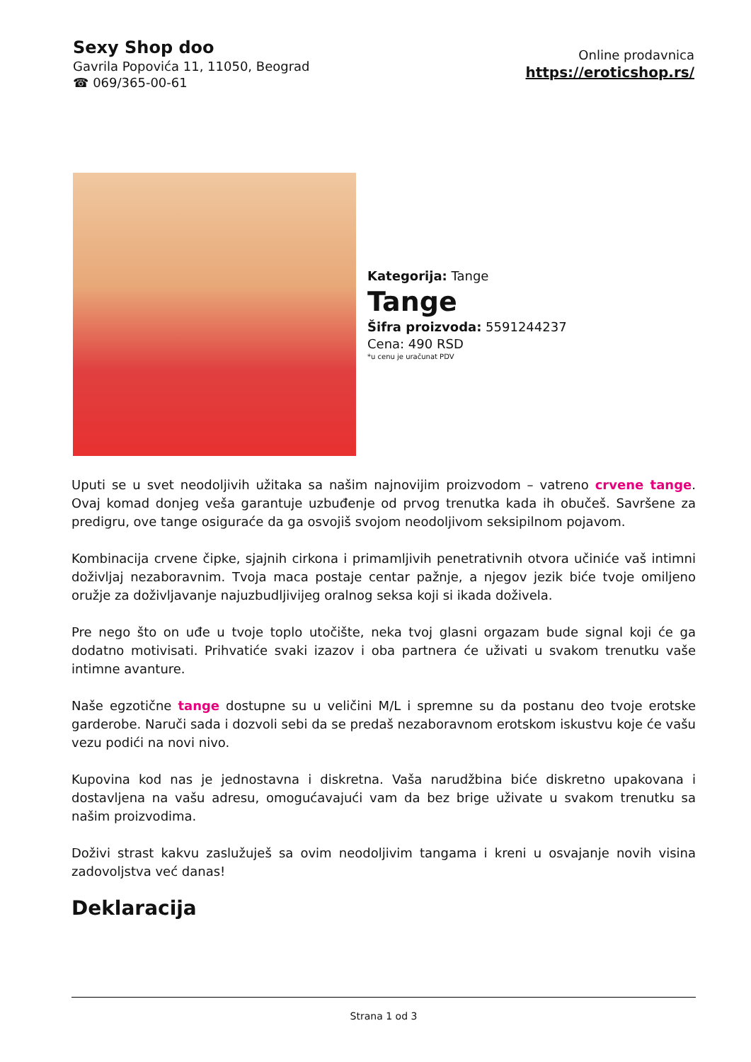Sexy Shop doo
Gavrila Popovića 11, 11050, Beograd
☎ 069/365-00-61
Online prodavnica
https://eroticshop.rs/
Kategorija: Tange
Tange
Šifra proizvoda: 5591244237
Cena: 490 RSD
*u cenu je uračunat PDV
Uputi se u svet neodoljivih užitaka sa našim najnovijim proizvodom – vatreno crvene tange. Ovaj komad donjeg veša garantuje uzbuđenje od prvog trenutka kada ih obučeš. Savršene za predigru, ove tange osiguraće da ga osvojiš svojom neodoljivom seksipilnom pojavom.
Kombinacija crvene čipke, sjajnih cirkona i primamljivih penetrativnih otvora učiniće vaš intimni doživljaj nezaboravnim. Tvoja maca postaje centar pažnje, a njegov jezik biće tvoje omiljeno oružje za doživljavanje najuzbudljivijeg oralnog seksa koji si ikada doživela.
Pre nego što on uđe u tvoje toplo utočište, neka tvoj glasni orgazam bude signal koji će ga dodatno motivisati. Prihvatiće svaki izazov i oba partnera će uživati u svakom trenutku vaše intimne avanture.
Naše egzotične tange dostupne su u veličini M/L i spremne su da postanu deo tvoje erotske garderobe. Naruči sada i dozvoli sebi da se predaš nezaboravnom erotskom iskustvu koje će vašu vezu podići na novi nivo.
Kupovina kod nas je jednostavna i diskretna. Vaša narudžbina biće diskretno upakovana i dostavljena na vašu adresu, omogućavajući vam da bez brige uživate u svakom trenutku sa našim proizvodima.
Doživi strast kakvu zaslužuješ sa ovim neodoljivim tangama i kreni u osvajanje novih visina zadovoljstva već danas!
Deklaracija
Strana 1 od 3